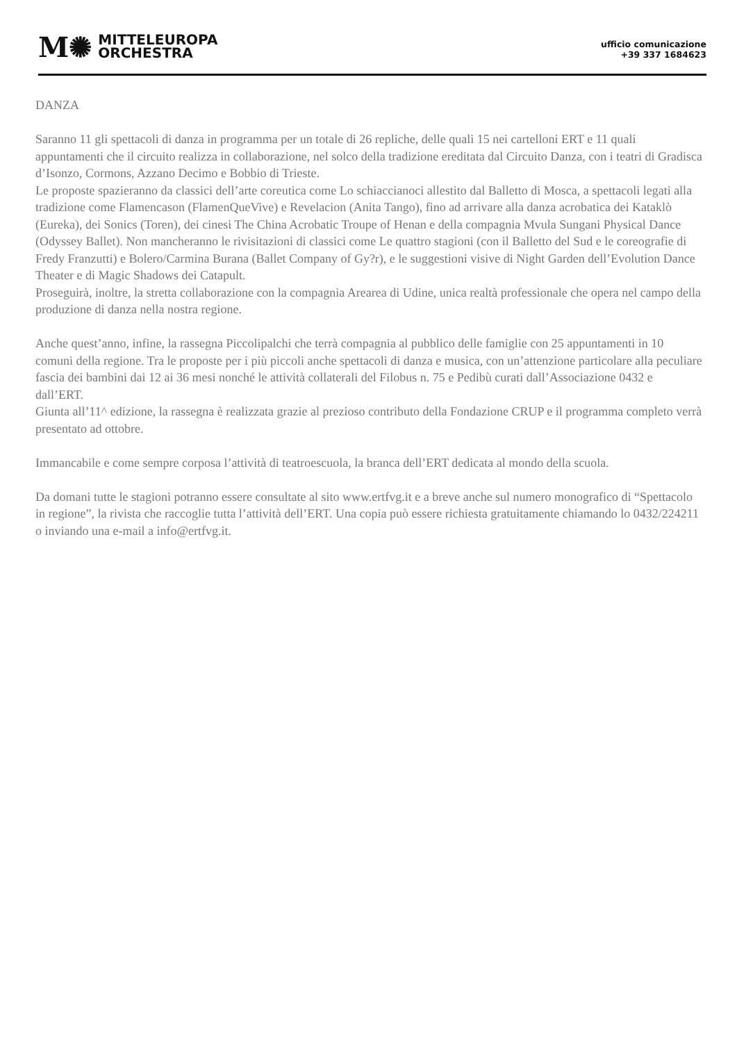M✺
MITTELEUROPA
ORCHESTRA
ufficio comunicazione
+39 337 1684623
DANZA
Saranno 11 gli spettacoli di danza in programma per un totale di 26 repliche, delle quali 15 nei cartelloni ERT e 11 quali appuntamenti che il circuito realizza in collaborazione, nel solco della tradizione ereditata dal Circuito Danza, con i teatri di Gradisca d’Isonzo, Cormons, Azzano Decimo e Bobbio di Trieste.
Le proposte spazieranno da classici dell’arte coreutica come Lo schiaccianoci allestito dal Balletto di Mosca, a spettacoli legati alla tradizione come Flamencason (FlamenQueVive) e Revelacion (Anita Tango), fino ad arrivare alla danza acrobatica dei Kataklò (Eureka), dei Sonics (Toren), dei cinesi The China Acrobatic Troupe of Henan e della compagnia Mvula Sungani Physical Dance (Odyssey Ballet). Non mancheranno le rivisitazioni di classici come Le quattro stagioni (con il Balletto del Sud e le coreografie di Fredy Franzutti) e Bolero/Carmina Burana (Ballet Company of Gy?r), e le suggestioni visive di Night Garden dell’Evolution Dance Theater e di Magic Shadows dei Catapult.
Proseguirà, inoltre, la stretta collaborazione con la compagnia Arearea di Udine, unica realtà professionale che opera nel campo della produzione di danza nella nostra regione.
Anche quest’anno, infine, la rassegna Piccolipalchi che terrà compagnia al pubblico delle famiglie con 25 appuntamenti in 10 comuni della regione. Tra le proposte per i più piccoli anche spettacoli di danza e musica, con un’attenzione particolare alla peculiare fascia dei bambini dai 12 ai 36 mesi nonché le attività collaterali del Filobus n. 75 e Pedibù curati dall’Associazione 0432 e dall’ERT.
Giunta all’11^ edizione, la rassegna è realizzata grazie al prezioso contributo della Fondazione CRUP e il programma completo verrà presentato ad ottobre.
Immancabile e come sempre corposa l’attività di teatroescuola, la branca dell’ERT dedicata al mondo della scuola.
Da domani tutte le stagioni potranno essere consultate al sito www.ertfvg.it e a breve anche sul numero monografico di “Spettacolo in regione”, la rivista che raccoglie tutta l’attività dell’ERT. Una copia può essere richiesta gratuitamente chiamando lo 0432/224211 o inviando una e-mail a info@ertfvg.it.